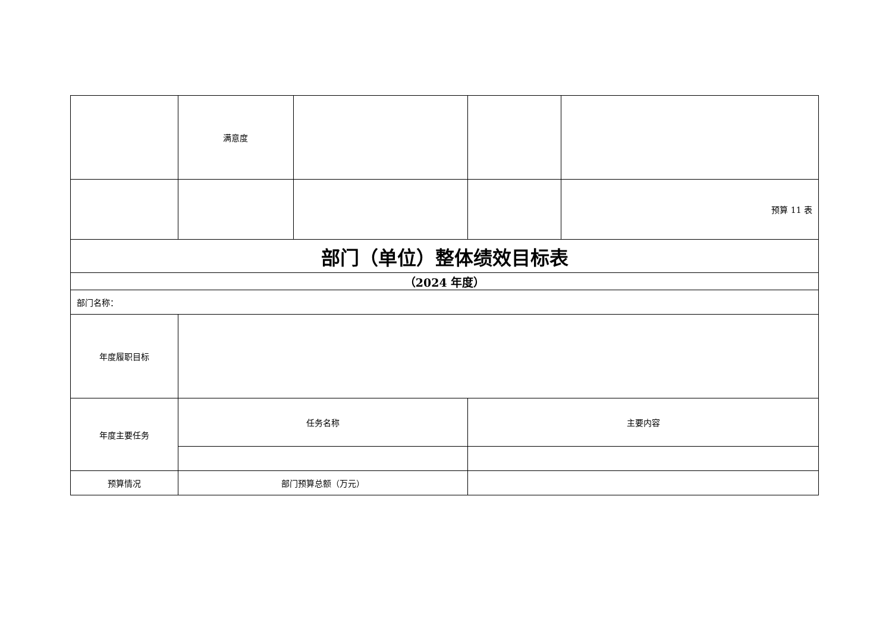| | 满意度 | | | |
| | | | | 预算 11 表 |
| 部门（单位）整体绩效目标表 | | | | |
| （2024 年度） | | | | |
| 部门名称： | | | | |
| 年度履职目标 | | | | |
| 年度主要任务 | 任务名称 | | 主要内容 | |
| 预算情况 | 部门预算总额（万元） | | | |